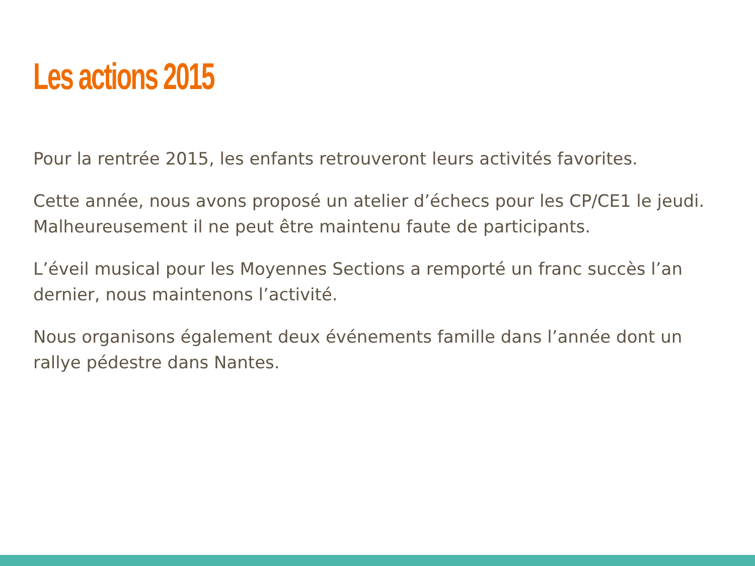Les actions 2015
Pour la rentrée 2015, les enfants retrouveront leurs activités favorites.
Cette année, nous avons proposé un atelier d’échecs pour les CP/CE1 le jeudi. Malheureusement il ne peut être maintenu faute de participants.
L’éveil musical pour les Moyennes Sections a remporté un franc succès l’an dernier, nous maintenons l’activité.
Nous organisons également deux événements famille dans l’année dont un rallye pédestre dans Nantes.